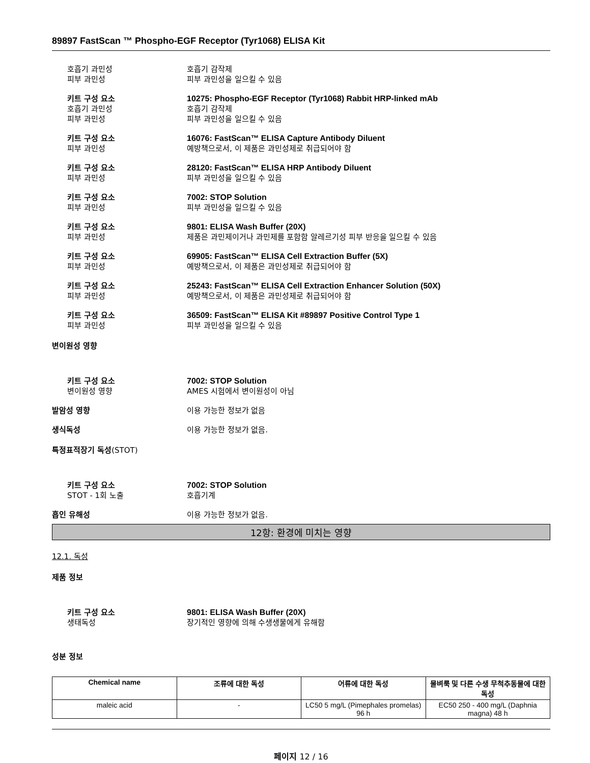89897 FastScan ™ Phospho-EGF Receptor (Tyr1068) ELISA Kit
호흡기 과민성 호흡기 감작제
피부 과민성 피부 과민성을 일으킬 수 있음
키트 구성 요소 10275: Phospho-EGF Receptor (Tyr1068) Rabbit HRP-linked mAb
호흡기 과민성 호흡기 감작제
피부 과민성 피부 과민성을 일으킬 수 있음
키트 구성 요소 16076: FastScan™ ELISA Capture Antibody Diluent
피부 과민성 예방책으로서, 이 제품은 과민성제로 취급되어야 함
키트 구성 요소 28120: FastScan™ ELISA HRP Antibody Diluent
피부 과민성 피부 과민성을 일으킬 수 있음
키트 구성 요소 7002: STOP Solution
피부 과민성 피부 과민성을 일으킬 수 있음
키트 구성 요소 9801: ELISA Wash Buffer (20X)
피부 과민성 제품은 과민제이거나 과민제를 포함함 알레르기성 피부 반응을 일으킬 수 있음
키트 구성 요소 69905: FastScan™ ELISA Cell Extraction Buffer (5X)
피부 과민성 예방책으로서, 이 제품은 과민성제로 취급되어야 함
키트 구성 요소 25243: FastScan™ ELISA Cell Extraction Enhancer Solution (50X)
피부 과민성 예방책으로서, 이 제품은 과민성제로 취급되어야 함
키트 구성 요소 36509: FastScan™ ELISA Kit #89897 Positive Control Type 1
피부 과민성 피부 과민성을 일으킬 수 있음
변이원성 영향
키트 구성 요소 7002: STOP Solution
변이원성 영향 AMES 시험에서 변이원성이 아님
발암성 영향 이용 가능한 정보가 없음
생식독성 이용 가능한 정보가 없음.
특정표적장기 독성(STOT)
키트 구성 요소 7002: STOP Solution
STOT - 1회 노출 호흡기계
흡인 유해성 이용 가능한 정보가 없음.
12항: 환경에 미치는 영향
12.1. 독성
제품 정보
키트 구성 요소 9801: ELISA Wash Buffer (20X)
생태독성 장기적인 영향에 의해 수생생물에게 유해함
성분 정보
| Chemical name | 조류에 대한 독성 | 어류에 대한 독성 | 물벼룩 및 다른 수생 무척추동물에 대한 독성 |
| --- | --- | --- | --- |
| maleic acid | - | LC50 5 mg/L (Pimephales promelas) 96 h | EC50 250 - 400 mg/L (Daphnia magna) 48 h |
페이지 12 / 16